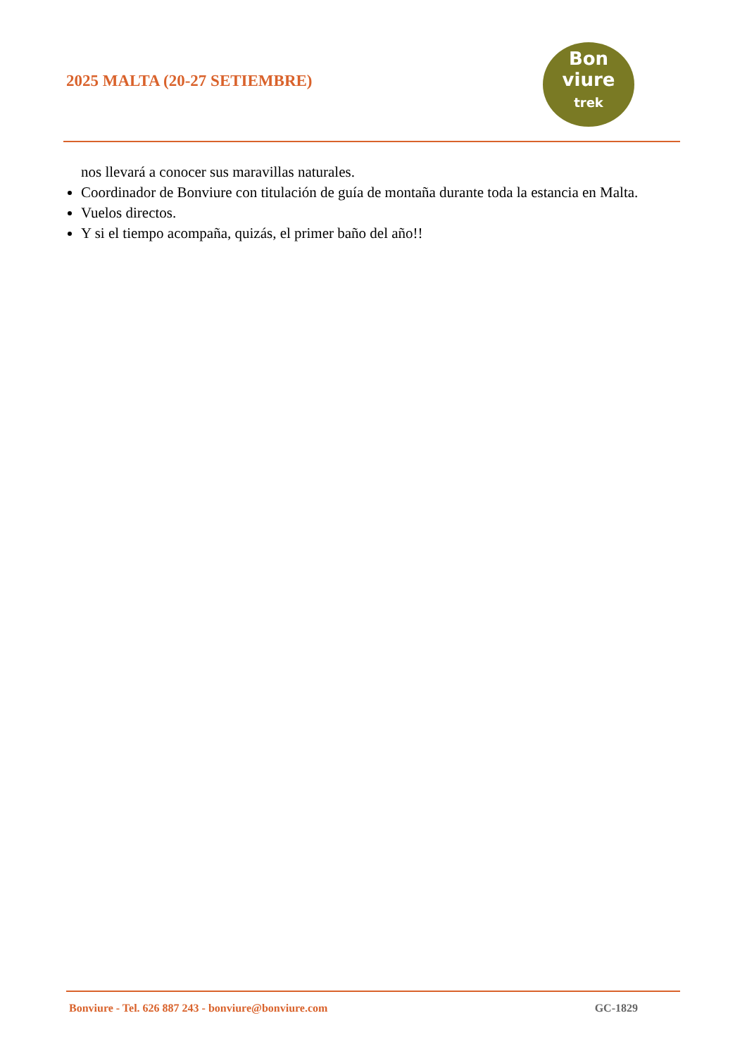2025 MALTA (20-27 SETIEMBRE)
Bon
viure
trek
nos llevará a conocer sus maravillas naturales.
Coordinador de Bonviure con titulación de guía de montaña durante toda la estancia en Malta.
Vuelos directos.
Y si el tiempo acompaña, quizás, el primer baño del año!!
Bonviure - Tel. 626 887 243 - bonviure@bonviure.com GC-1829